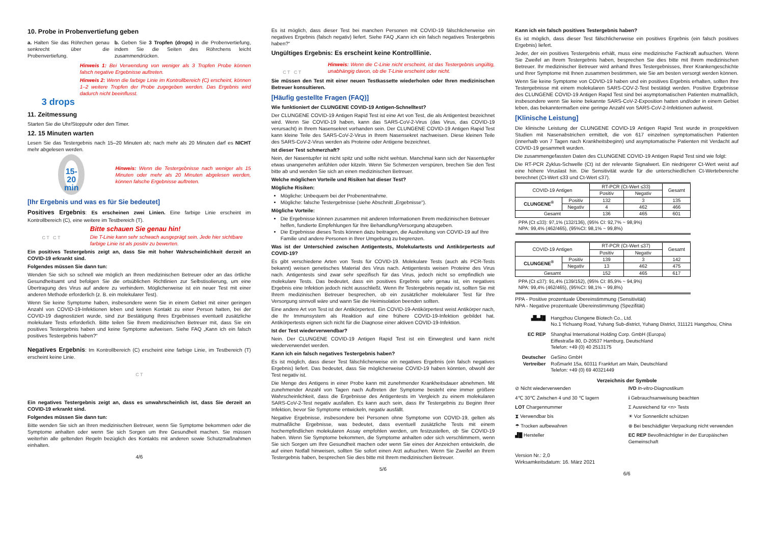10. Probe in Probenvertiefung geben
a. Halten Sie das Röhrchen genau senkrecht über die Probenvertiefung.
b. Geben Sie 3 Tropfen (drops) in die Probenvertiefung, indem Sie die Seiten des Röhrchens leicht zusammendrücken.
3 drops
Hinweis 1: Bei Verwendung von weniger als 3 Tropfen Probe können falsch negative Ergebnisse auftreten.
Hinweis 2: Wenn die farbige Linie im Kontrollbereich (C) erscheint, können 1–2 weitere Tropfen der Probe zugegeben werden. Das Ergebnis wird dadurch nicht beeinflusst.
11. Zeitmessung
Starten Sie die Uhr/Stoppuhr oder den Timer.
12. 15 Minuten warten
Lesen Sie das Testergebnis nach 15–20 Minuten ab; nach mehr als 20 Minuten darf es NICHT mehr abgelesen werden.
15-20 min
Hinweis: Wenn die Testergebnisse nach weniger als 15 Minuten oder mehr als 20 Minuten abgelesen werden, können falsche Ergebnisse auftreten.
[Ihr Ergebnis und was es für Sie bedeutet]
Positives Ergebnis: Es erscheinen zwei Linien. Eine farbige Linie erscheint im Kontrollbereich (C), eine weitere im Testbereich (T).
C T C T
Bitte schauen Sie genau hin!
Die T-Linie kann sehr schwach ausgeprägt sein. Jede hier sichtbare farbige Linie ist als positiv zu bewerten.
Ein positives Testergebnis zeigt an, dass Sie mit hoher Wahrscheinlichkeit derzeit an COVID-19 erkrankt sind.
Folgendes müssen Sie dann tun:
Wenden Sie sich so schnell wie möglich an Ihren medizinischen Betreuer oder an das örtliche Gesundheitsamt und befolgen Sie die ortsüblichen Richtlinien zur Selbstisolierung, um eine Übertragung des Virus auf andere zu verhindern. Möglicherweise ist ein neuer Test mit einer anderen Methode erforderlich (z. B. ein molekularer Test).
Wenn Sie keine Symptome haben, insbesondere wenn Sie in einem Gebiet mit einer geringen Anzahl von COVID-19-Infektionen leben und keinen Kontakt zu einer Person hatten, bei der COVID-19 diagnostiziert wurde, sind zur Bestätigung Ihres Ergebnisses eventuell zusätzliche molekulare Tests erforderlich. Bitte teilen Sie Ihrem medizinischen Betreuer mit, dass Sie ein positives Testergebnis haben und keine Symptome aufweisen. Siehe FAQ „Kann ich ein falsch positives Testergebnis haben?“
Negatives Ergebnis: Im Kontrollbereich (C) erscheint eine farbige Linie, im Testbereich (T) erscheint keine Linie.
C T
Ein negatives Testergebnis zeigt an, dass es unwahrscheinlich ist, dass Sie derzeit an COVID-19 erkrankt sind.
Folgendes müssen Sie dann tun:
Bitte wenden Sie sich an Ihren medizinischen Betreuer, wenn Sie Symptome bekommen oder die Symptome anhalten oder wenn Sie sich Sorgen um Ihre Gesundheit machen. Sie müssen weiterhin alle geltenden Regeln bezüglich des Kontakts mit anderen sowie Schutzmaßnahmen einhalten.
4/6
Es ist möglich, dass dieser Test bei manchen Personen mit COVID-19 fälschlicherweise ein negatives Ergebnis (falsch negativ) liefert. Siehe FAQ „Kann ich ein falsch negatives Testergebnis haben?“
Ungültiges Ergebnis: Es erscheint keine Kontrolllinie.
C T C T
Hinweis: Wenn die C-Linie nicht erscheint, ist das Testergebnis ungültig, unabhängig davon, ob die T-Linie erscheint oder nicht.
Sie müssen den Test mit einer neuen Testkassette wiederholen oder Ihren medizinischen Betreuer konsultieren.
[Häufig gestellte Fragen (FAQ)]
Wie funktioniert der CLUNGENE COVID-19 Antigen-Schnelltest?
Der CLUNGENE COVID-19 Antigen Rapid Test ist eine Art von Test, die als Antigentest bezeichnet wird. Wenn Sie COVID-19 haben, kann das SARS-CoV-2-Virus (das Virus, das COVID-19 verursacht) in Ihrem Nasensekret vorhanden sein. Der CLUNGENE COVID-19 Antigen Rapid Test kann kleine Teile des SARS-CoV-2-Virus in Ihrem Nasensekret nachweisen. Diese kleinen Teile des SARS-CoV-2-Virus werden als Proteine oder Antigene bezeichnet.
Ist dieser Test schmerzhaft?
Nein, der Nasentupfer ist nicht spitz und sollte nicht wehtun. Manchmal kann sich der Nasentupfer etwas unangenehm anfühlen oder kitzeln. Wenn Sie Schmerzen verspüren, brechen Sie den Test bitte ab und wenden Sie sich an einen medizinischen Betreuer.
Welche möglichen Vorteile und Risiken hat dieser Test?
Mögliche Risiken:
Mögliche: Unbequem bei der Probenentnahme.
Mögliche: falsche Testergebnisse (siehe Abschnitt „Ergebnisse“).
Mögliche Vorteile:
Die Ergebnisse können zusammen mit anderen Informationen Ihrem medizinischen Betreuer helfen, fundierte Empfehlungen für Ihre Behandlung/Versorgung abzugeben.
Die Ergebnisse dieses Tests können dazu beitragen, die Ausbreitung von COVID-19 auf Ihre Familie und andere Personen in Ihrer Umgebung zu begrenzen.
Was ist der Unterschied zwischen Antigentests, Molekulartests und Antikörpertests auf COVID-19?
Es gibt verschiedene Arten von Tests für COVID-19. Molekulare Tests (auch als PCR-Tests bekannt) weisen genetisches Material des Virus nach. Antigentests weisen Proteine des Virus nach. Antigentests sind zwar sehr spezifisch für das Virus, jedoch nicht so empfindlich wie molekulare Tests. Das bedeutet, dass ein positives Ergebnis sehr genau ist, ein negatives Ergebnis eine Infektion jedoch nicht ausschließt. Wenn Ihr Testergebnis negativ ist, sollten Sie mit Ihrem medizinischen Betreuer besprechen, ob ein zusätzlicher molekularer Test für Ihre Versorgung sinnvoll wäre und wann Sie die Heimisolation beenden sollten.
Eine andere Art von Test ist der Antikörpertest. Ein COVID-19-Antikörpertest weist Antikörper nach, die Ihr Immunsystem als Reaktion auf eine frühere COVID-19-Infektion gebildet hat. Antikörpertests eignen sich nicht für die Diagnose einer aktiven COVID-19-Infektion.
Ist der Test wiederverwendbar?
Nein. Der CLUNGENE COVID-19 Antigen Rapid Test ist ein Einwegtest und kann nicht wiederverwendet werden.
Kann ich ein falsch negatives Testergebnis haben?
Es ist möglich, dass dieser Test fälschlicherweise ein negatives Ergebnis (ein falsch negatives Ergebnis) liefert. Das bedeutet, dass Sie möglicherweise COVID-19 haben könnten, obwohl der Test negativ ist.
Die Menge des Antigens in einer Probe kann mit zunehmender Krankheitsdauer abnehmen. Mit zunehmender Anzahl von Tagen nach Auftreten der Symptome besteht eine immer größere Wahrscheinlichkeit, dass die Ergebnisse des Antigentests im Vergleich zu einem molekularen SARS-CoV-2-Test negativ ausfallen. Es kann auch sein, dass Ihr Testergebnis zu Beginn Ihrer Infektion, bevor Sie Symptome entwickeln, negativ ausfällt.
Negative Ergebnisse, insbesondere bei Personen ohne Symptome von COVID-19, gelten als mutmaßliche Ergebnisse, was bedeutet, dass eventuell zusätzliche Tests mit einem hochempfindlichen molekularen Assay empfohlen werden, um festzustellen, ob Sie COVID-19 haben. Wenn Sie Symptome bekommen, die Symptome anhalten oder sich verschlimmern, wenn Sie sich Sorgen um Ihre Gesundheit machen oder wenn Sie eines der Anzeichen entwickeln, die auf einen Notfall hinweisen, sollten Sie sofort einen Arzt aufsuchen. Wenn Sie Zweifel an Ihrem Testergebnis haben, besprechen Sie dies bitte mit Ihrem medizinischen Betreuer.
5/6
Kann ich ein falsch positives Testergebnis haben?
Es ist möglich, dass dieser Test fälschlicherweise ein positives Ergebnis (ein falsch positives Ergebnis) liefert.
Jeder, der ein positives Testergebnis erhält, muss eine medizinische Fachkraft aufsuchen. Wenn Sie Zweifel an Ihrem Testergebnis haben, besprechen Sie dies bitte mit Ihrem medizinischen Betreuer. Ihr medizinischer Betreuer wird anhand Ihres Testergebnisses, Ihrer Krankengeschichte und Ihrer Symptome mit Ihnen zusammen bestimmen, wie Sie am besten versorgt werden können.
Wenn Sie keine Symptome von COVID-19 haben und ein positives Ergebnis erhalten, sollten Ihre Testergebnisse mit einem molekularen SARS-COV-2-Test bestätigt werden. Positive Ergebnisse des CLUNGENE COVID-19 Antigen Rapid Test sind bei asymptomatischen Patienten mutmaßlich, insbesondere wenn Sie keine bekannte SARS-CoV-2-Exposition hatten und/oder in einem Gebiet leben, das bekanntermaßen eine geringe Anzahl von SARS-CoV-2-Infektionen aufweist.
[Klinische Leistung]
Die klinische Leistung der CLUNGENE COVID-19 Antigen Rapid Test wurde in prospektiven Studien mit Nasenabstrichen ermittelt, die von 617 einzelnen symptomatischen Patienten (innerhalb von 7 Tagen nach Krankheitsbeginn) und asymptomatische Patienten mit Verdacht auf COVID-19 gesammelt wurden.
Die zusammengefassten Daten des CLUNGENE COVID-19 Antigen Rapid Test sind wie folgt:
Die RT-PCR Zyklus-Schwelle (Ct) ist der relevante Signalwert. Ein niedrigerer Ct-Wert weist auf eine höhere Viruslast hin. Die Sensitivität wurde für die unterschiedlichen Ct-Wertebereiche berechnet (Ct-Wert ≤33 und Ct-Wert ≤37).
| COVID-19 Antigen | | RT-PCR (Ct-Wert ≤33) | | Gesamt |
| --- | --- | --- | --- | --- |
| | | Positiv | Negativ | |
| CLUNGENE<sup>®</sup> | Positiv | 132 | 3 | 135 |
| | Negativ | 4 | 462 | 466 |
| Gesamt | | 136 | 465 | 601 |
| PPA (Ct ≤33): 97,1% (132/136), (95% CI: 92,7% ~ 98,9%) NPA: 99,4% (462/465), (95%CI: 98,1% ~ 99,8%) | | | | |
| COVID-19 Antigen | | RT-PCR (Ct-Wert ≤37) | | Gesamt |
| --- | --- | --- | --- | --- |
| | | Positiv | Negativ | |
| CLUNGENE<sup>®</sup> | Positiv | 139 | 3 | 142 |
| | Negativ | 13 | 462 | 475 |
| Gesamt | | 152 | 465 | 617 |
| PPA (Ct ≤37): 91,4% (139/152), (95% CI: 85,9% ~ 94,9%) NPA: 99,4% (462/465), (95%CI: 98,1% ~ 99,8%) | | | | |
PPA - Positive prozentuale Übereinstimmung (Sensitivität)
NPA - Negative prozentuale Übereinstimmung (Spezifität)
▟▙▟█ Hangzhou Clongene Biotech Co., Ltd.
No.1 Yichuang Road, Yuhang Sub-district, Yuhang District, 311121 Hangzhou, China
EC REP Shanghai International Holding Corp. GmbH (Europa)
Eiffestraße 80, D-20537 Hamburg, Deutschland
Telefon: +49 (0) 40 2513175
Deutscher Vertreiber
GeSino GmbH
Roßmarkt 15a, 60311 Frankfurt am Main, Deutschland
Telefon: +49 (0) 69 40321449
Verzeichnis der Symbole
⊘ Nicht wiederverwenden
IVD In-vitro-Diagnostikum
4℃ 30℃ Zwischen 4 und 30 ℃ lagern
i Gebrauchsanweisung beachten
LOT Chargennummer
Σ Ausreichend für <n> Tests
⧗ Verwendbar bis
☀ Vor Sonnenlicht schützen
☂ Trocken aufbewahren
⊗ Bei beschädigter Verpackung nicht verwenden
▟█ Hersteller
EC REP Bevollmächtigter in der Europäischen Gemeinschaft
Version Nr.: 2,0
Wirksamkeitsdatum: 16. März 2021
6/6